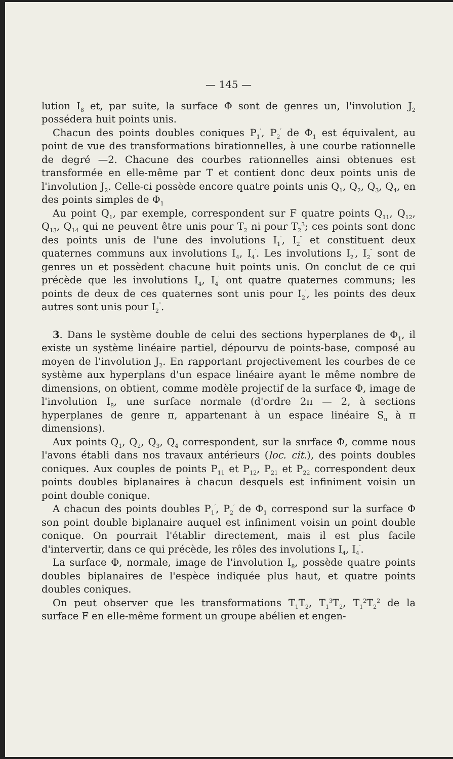— 145 —
lution I<sub>8</sub> et, par suite, la surface Φ sont de genres un, l'involution J<sub>2</sub> possédera huit points unis.
Chacun des points doubles coniques P<sub>1</sub><sup>′</sup>, P<sub>2</sub><sup>′</sup> de Φ<sub>1</sub> est équivalent, au point de vue des transformations birationnelles, à une courbe rationnelle de degré —2. Chacune des courbes rationnelles ainsi obtenues est transformée en elle-même par T et contient donc deux points unis de l'involution J<sub>2</sub>. Celle-ci possède encore quatre points unis Q<sub>1</sub>, Q<sub>2</sub>, Q<sub>3</sub>, Q<sub>4</sub>, en des points simples de Φ<sub>1</sub>
Au point Q<sub>1</sub>, par exemple, correspondent sur F quatre points Q<sub>11</sub>, Q<sub>12</sub>, Q<sub>13</sub>, Q<sub>14</sub> qui ne peuvent être unis pour T<sub>2</sub> ni pour T<sub>2</sub><sup>3</sup>; ces points sont donc des points unis de l'une des involutions I<sub>1</sub><sup>′</sup>, I<sub>2</sub><sup>″</sup> et constituent deux quaternes communs aux involutions I<sub>4</sub>, I<sub>4</sub><sup>′</sup>. Les involutions I<sub>2</sub><sup>′</sup>, I<sub>2</sub><sup>″</sup> sont de genres un et possèdent chacune huit points unis. On conclut de ce qui précède que les involutions I<sub>4</sub>, I<sub>4</sub><sup>′</sup> ont quatre quaternes communs; les points de deux de ces quaternes sont unis pour I<sub>2</sub><sup>′</sup>, les points des deux autres sont unis pour I<sub>2</sub><sup>″</sup>.
3. Dans le système double de celui des sections hyperplanes de Φ<sub>1</sub>, il existe un système linéaire partiel, dépourvu de points-base, composé au moyen de l'involution J<sub>2</sub>. En rapportant projectivement les courbes de ce système aux hyperplans d'un espace linéaire ayant le même nombre de dimensions, on obtient, comme modèle projectif de la surface Φ, image de l'involution I<sub>8</sub>, une surface normale (d'ordre 2π — 2, à sections hyperplanes de genre π, appartenant à un espace linéaire S<sub>π</sub> à π dimensions).
Aux points Q<sub>1</sub>, Q<sub>2</sub>, Q<sub>3</sub>, Q<sub>4</sub> correspondent, sur la snrface Φ, comme nous l'avons établi dans nos travaux antérieurs (loc. cit.), des points doubles coniques. Aux couples de points P<sub>11</sub> et P<sub>12</sub>, P<sub>21</sub> et P<sub>22</sub> correspondent deux points doubles biplanaires à chacun desquels est infiniment voisin un point double conique.
A chacun des points doubles P<sub>1</sub><sup>′</sup>, P<sub>2</sub><sup>′</sup> de Φ<sub>1</sub> correspond sur la surface Φ son point double biplanaire auquel est infiniment voisin un point double conique. On pourrait l'établir directement, mais il est plus facile d'intervertir, dans ce qui précède, les rôles des involutions I<sub>4</sub>, I<sub>4</sub><sup>′</sup>.
La surface Φ, normale, image de l'involution I<sub>8</sub>, possède quatre points doubles biplanaires de l'espèce indiquée plus haut, et quatre points doubles coniques.
On peut observer que les transformations T<sub>1</sub>T<sub>2</sub>, T<sub>1</sub><sup>3</sup>T<sub>2</sub>, T<sub>1</sub><sup>2</sup>T<sub>2</sub><sup>2</sup> de la surface F en elle-même forment un groupe abélien et engen-